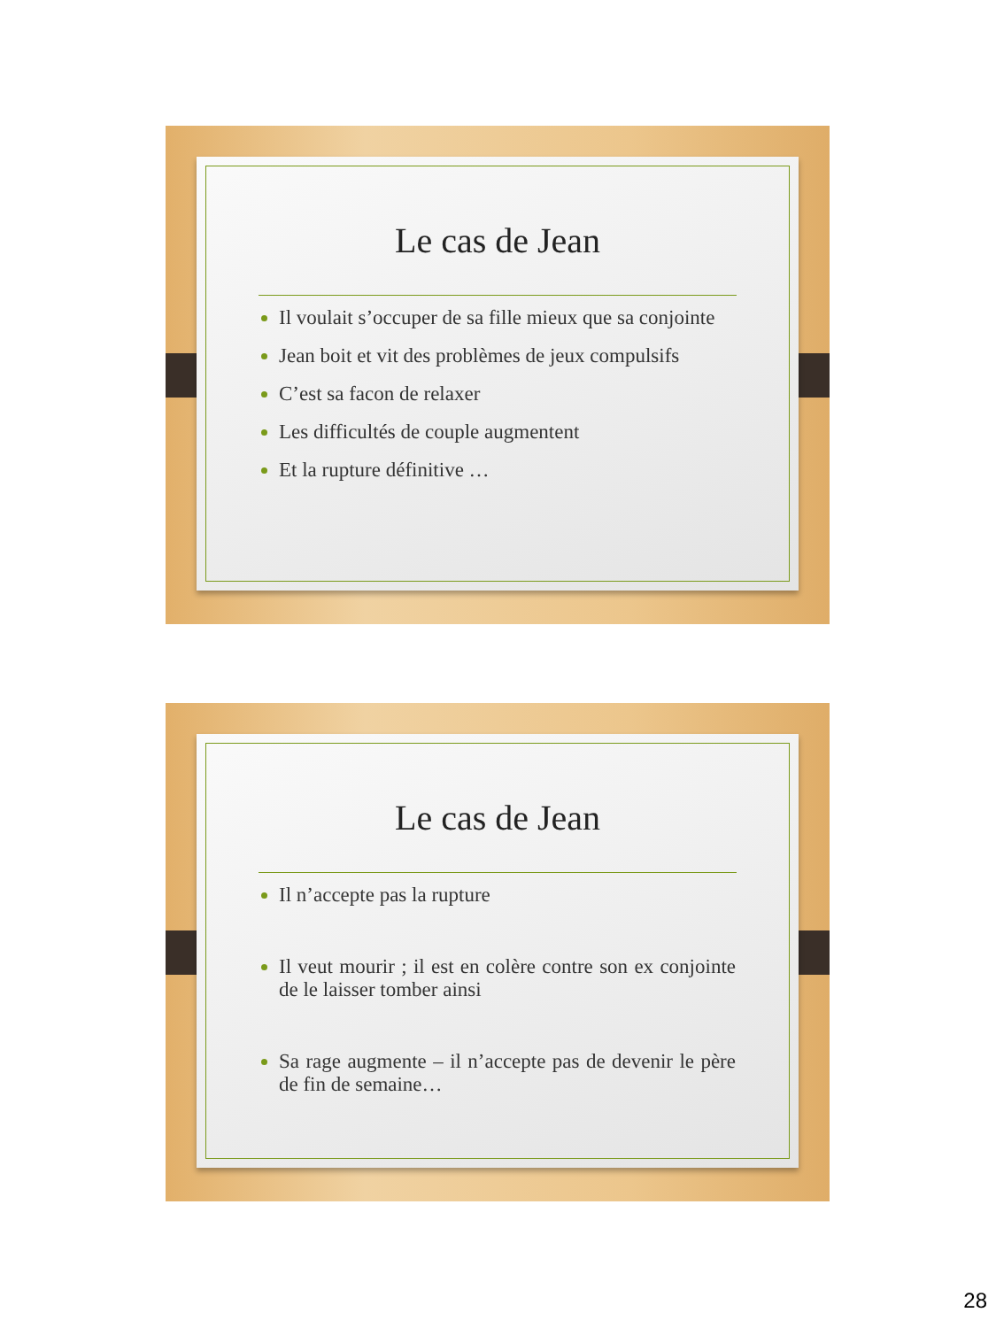Le cas de Jean
Il voulait s’occuper de sa fille mieux que sa conjointe
Jean boit et vit des problèmes de jeux compulsifs
C’est sa facon de relaxer
Les difficultés de couple augmentent
Et la rupture définitive …
Le cas de Jean
Il n’accepte pas la rupture
Il veut mourir ; il est en colère contre son ex conjointe de le laisser tomber ainsi
Sa rage augmente – il n’accepte pas de devenir le père de fin de semaine…
28